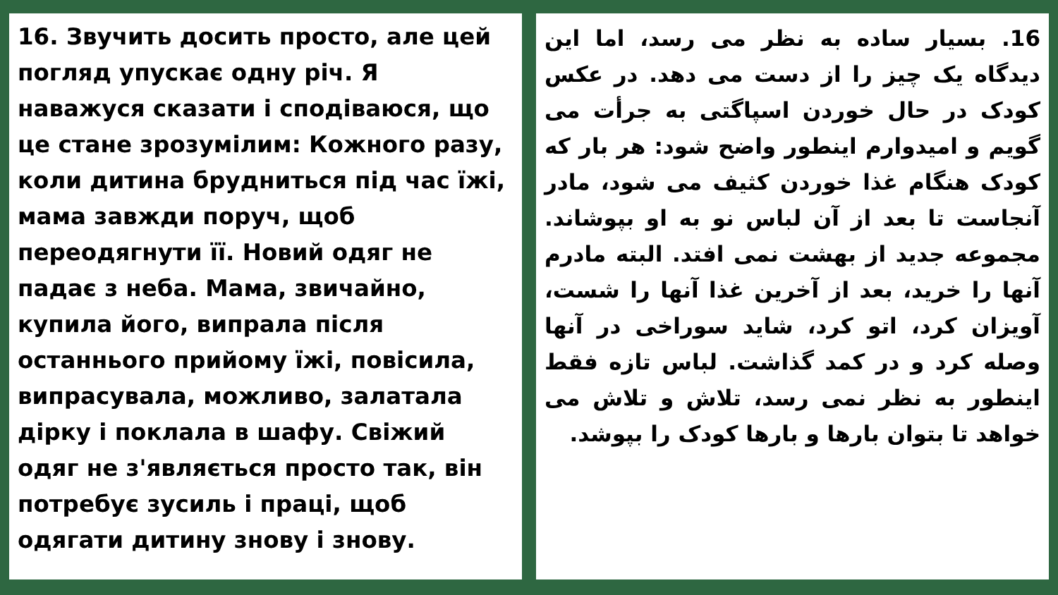16. Звучить досить просто, але цей погляд упускає одну річ. Я наважуся сказати і сподіваюся, що це стане зрозумілим: Кожного разу, коли дитина брудниться під час їжі, мама завжди поруч, щоб переодягнути її. Новий одяг не падає з неба. Мама, звичайно, купила його, випрала після останнього прийому їжі, повісила, випрасувала, можливо, залатала дірку і поклала в шафу. Свіжий одяг не з'являється просто так, він потребує зусиль і праці, щоб одягати дитину знову і знову.
16. بسیار ساده به نظر می رسد، اما این دیدگاه یک چیز را از دست می دهد. در عکس کودک در حال خوردن اسپاگتی به جرأت می گویم و امیدوارم اینطور واضح شود: هر بار که کودک هنگام غذا خوردن کثیف می شود، مادر آنجاست تا بعد از آن لباس نو به او بپوشاند. مجموعه جدید از بهشت نمی افتد. البته مادرم آنها را خرید، بعد از آخرین غذا آنها را شست، آویزان کرد، اتو کرد، شاید سوراخی در آنها وصله کرد و در کمد گذاشت. لباس تازه فقط اینطور به نظر نمی رسد، تلاش و تلاش می خواهد تا بتوان بارها و بارها کودک را بپوشد.